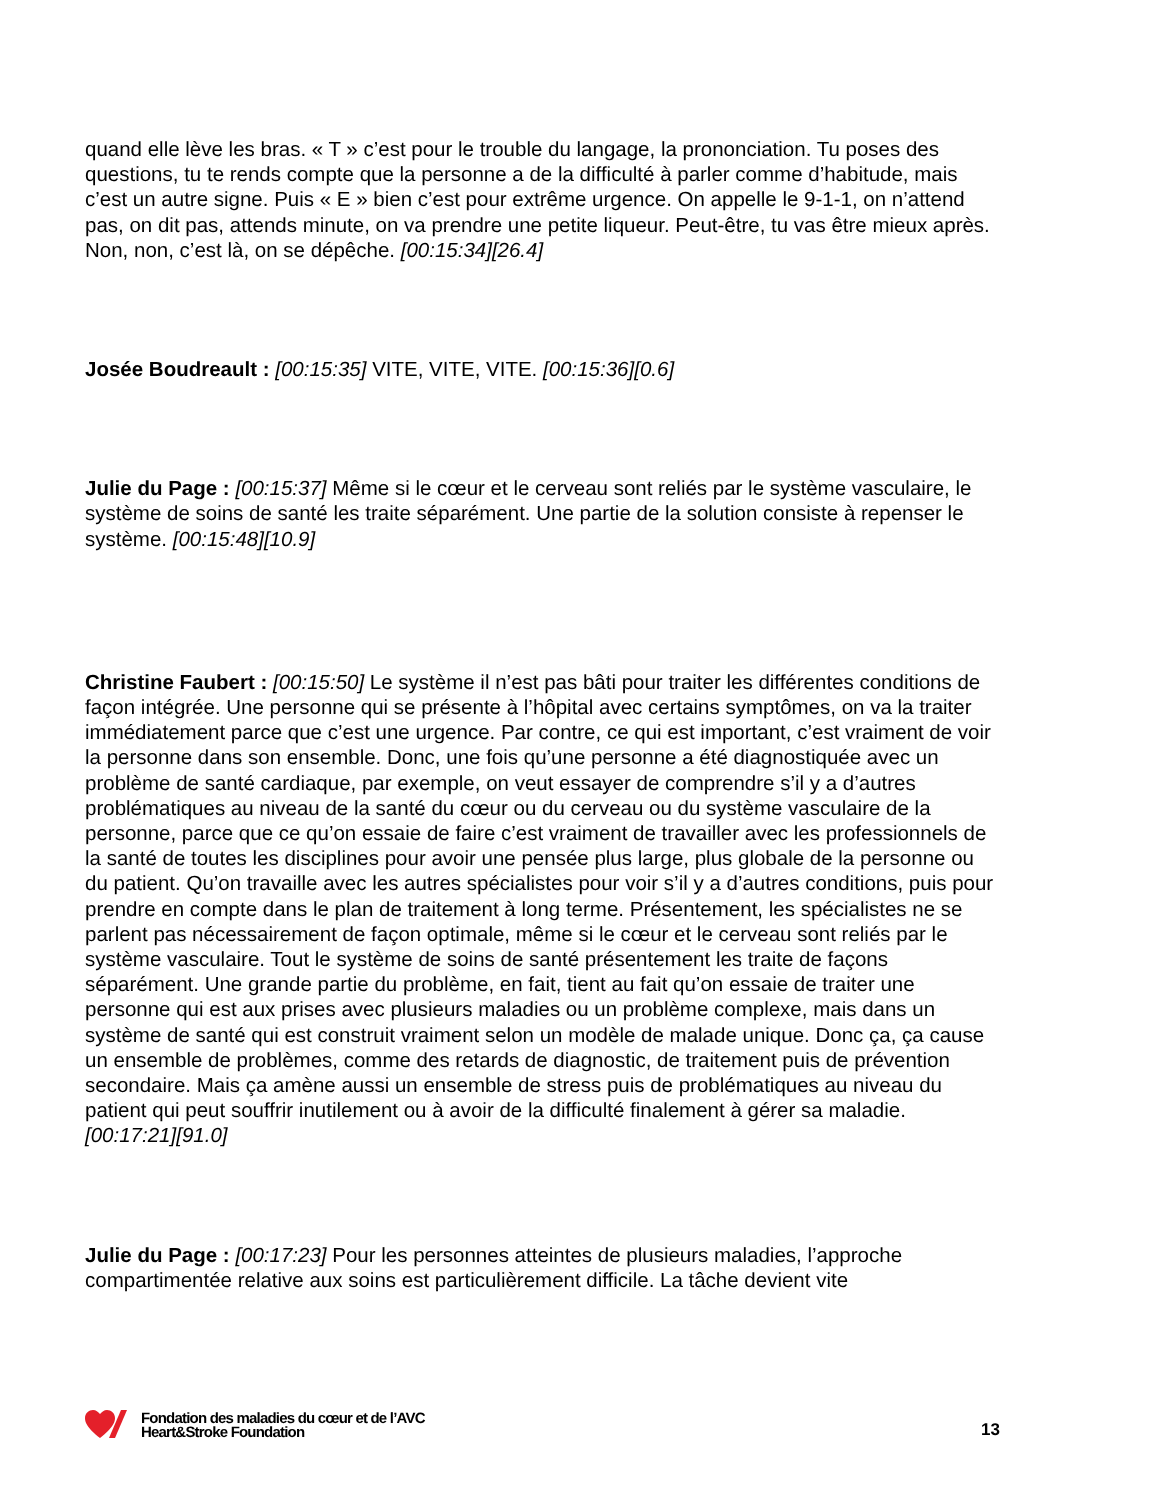quand elle lève les bras. « T » c’est pour le trouble du langage, la prononciation. Tu poses des questions, tu te rends compte que la personne a de la difficulté à parler comme d’habitude, mais c’est un autre signe. Puis « E » bien c’est pour extrême urgence. On appelle le 9-1-1, on n’attend pas, on dit pas, attends minute, on va prendre une petite liqueur. Peut-être, tu vas être mieux après. Non, non, c’est là, on se dépêche. [00:15:34][26.4]
Josée Boudreault : [00:15:35] VITE, VITE, VITE. [00:15:36][0.6]
Julie du Page : [00:15:37] Même si le cœur et le cerveau sont reliés par le système vasculaire, le système de soins de santé les traite séparément. Une partie de la solution consiste à repenser le système. [00:15:48][10.9]
Christine Faubert : [00:15:50] Le système il n’est pas bâti pour traiter les différentes conditions de façon intégrée. Une personne qui se présente à l’hôpital avec certains symptômes, on va la traiter immédiatement parce que c’est une urgence. Par contre, ce qui est important, c’est vraiment de voir la personne dans son ensemble. Donc, une fois qu’une personne a été diagnostiquée avec un problème de santé cardiaque, par exemple, on veut essayer de comprendre s’il y a d’autres problématiques au niveau de la santé du cœur ou du cerveau ou du système vasculaire de la personne, parce que ce qu’on essaie de faire c’est vraiment de travailler avec les professionnels de la santé de toutes les disciplines pour avoir une pensée plus large, plus globale de la personne ou du patient. Qu’on travaille avec les autres spécialistes pour voir s’il y a d’autres conditions, puis pour prendre en compte dans le plan de traitement à long terme. Présentement, les spécialistes ne se parlent pas nécessairement de façon optimale, même si le cœur et le cerveau sont reliés par le système vasculaire. Tout le système de soins de santé présentement les traite de façons séparément. Une grande partie du problème, en fait, tient au fait qu’on essaie de traiter une personne qui est aux prises avec plusieurs maladies ou un problème complexe, mais dans un système de santé qui est construit vraiment selon un modèle de malade unique. Donc ça, ça cause un ensemble de problèmes, comme des retards de diagnostic, de traitement puis de prévention secondaire. Mais ça amène aussi un ensemble de stress puis de problématiques au niveau du patient qui peut souffrir inutilement ou à avoir de la difficulté finalement à gérer sa maladie. [00:17:21][91.0]
Julie du Page : [00:17:23] Pour les personnes atteintes de plusieurs maladies, l’approche compartimentée relative aux soins est particulièrement difficile. La tâche devient vite
Fondation des maladies du cœur et de l’AVC
Heart&Stroke Foundation
13